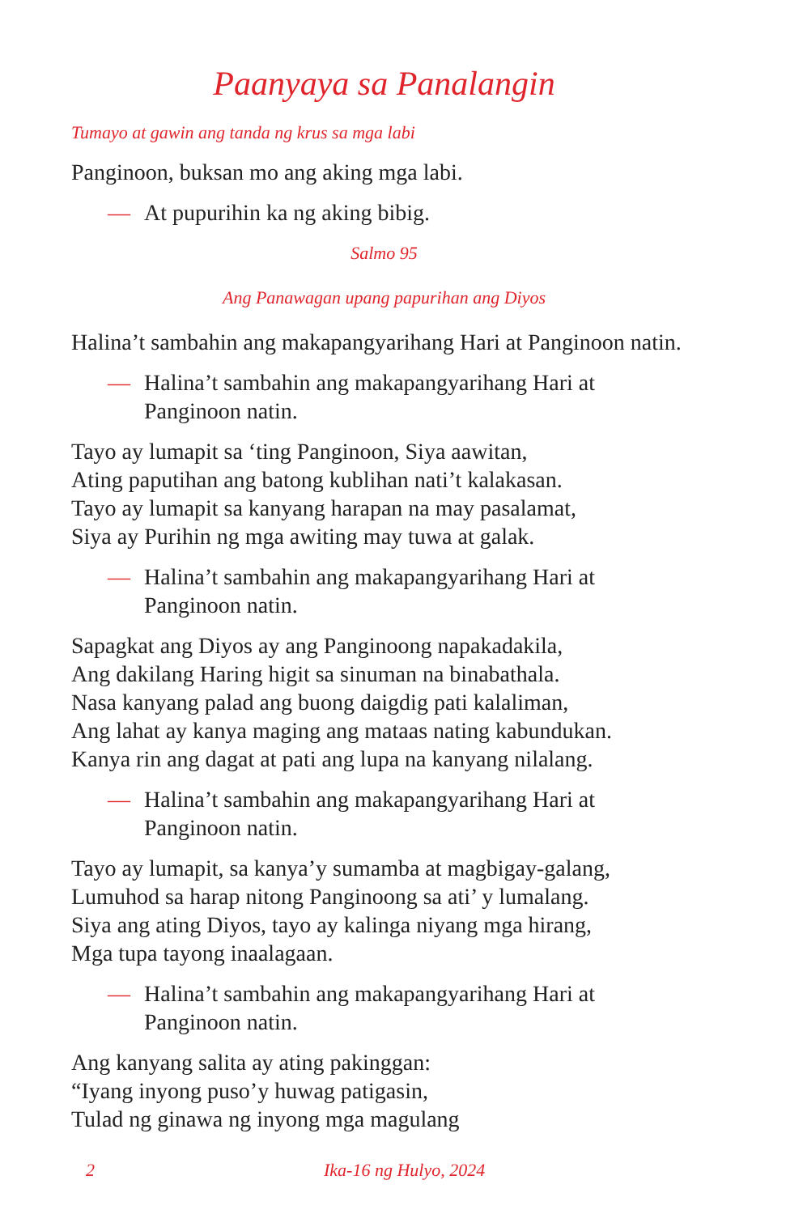Paanyaya sa Panalangin
Tumayo at gawin ang tanda ng krus sa mga labi
Panginoon, buksan mo ang aking mga labi.
— At pupurihin ka ng aking bibig.
Salmo 95
Ang Panawagan upang papurihan ang Diyos
Halina’t sambahin ang makapangyarihang Hari at Panginoon natin.
— Halina’t sambahin ang makapangyarihang Hari at Panginoon natin.
Tayo ay lumapit sa ‘ting Panginoon, Siya aawitan,
Ating paputihan ang batong kublihan nati’t kalakasan.
Tayo ay lumapit sa kanyang harapan na may pasalamat,
Siya ay Purihin ng mga awiting may tuwa at galak.
— Halina’t sambahin ang makapangyarihang Hari at Panginoon natin.
Sapagkat ang Diyos ay ang Panginoong napakadakila,
Ang dakilang Haring higit sa sinuman na binabathala.
Nasa kanyang palad ang buong daigdig pati kalaliman,
Ang lahat ay kanya maging ang mataas nating kabundukan.
Kanya rin ang dagat at pati ang lupa na kanyang nilalang.
— Halina’t sambahin ang makapangyarihang Hari at Panginoon natin.
Tayo ay lumapit, sa kanya’y sumamba at magbigay-galang,
Lumuhod sa harap nitong Panginoong sa ati’ y lumalang.
Siya ang ating Diyos, tayo ay kalinga niyang mga hirang,
Mga tupa tayong inaalagaan.
— Halina’t sambahin ang makapangyarihang Hari at Panginoon natin.
Ang kanyang salita ay ating pakinggan:
“Iyang inyong puso’y huwag patigasin,
Tulad ng ginawa ng inyong mga magulang
2 Ika-16 ng Hulyo, 2024